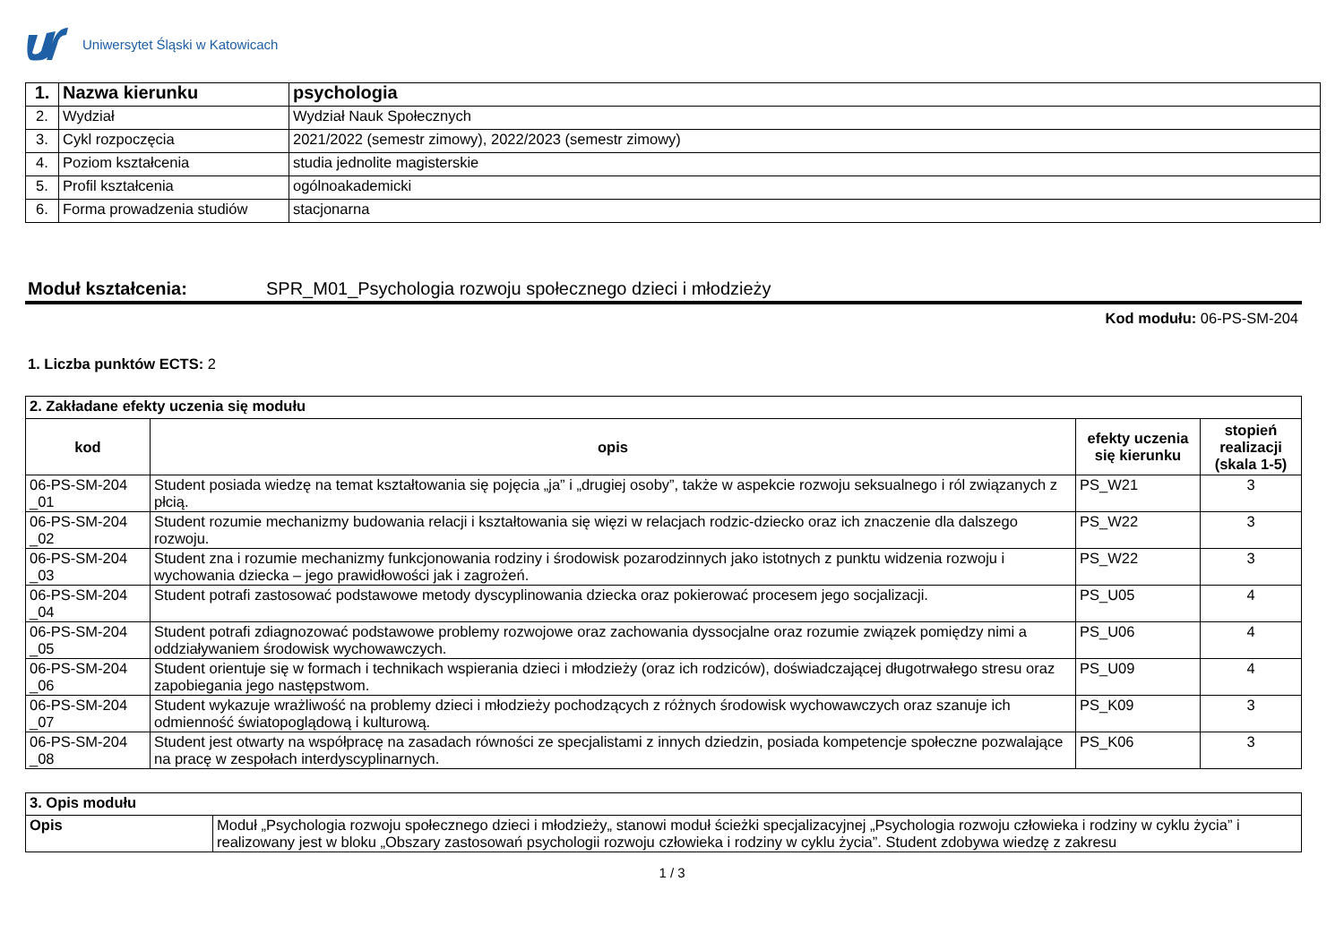Uniwersytet Śląski w Katowicach
| 1. | Nazwa kierunku | psychologia |
| 2. | Wydział | Wydział Nauk Społecznych |
| 3. | Cykl rozpoczęcia | 2021/2022 (semestr zimowy), 2022/2023 (semestr zimowy) |
| 4. | Poziom kształcenia | studia jednolite magisterskie |
| 5. | Profil kształcenia | ogólnoakademicki |
| 6. | Forma prowadzenia studiów | stacjonarna |
Moduł kształcenia: SPR_M01_Psychologia rozwoju społecznego dzieci i młodzieży
Kod modułu: 06-PS-SM-204
1. Liczba punktów ECTS: 2
| 2. Zakładane efekty uczenia się modułu | | | |
| kod | opis | efekty uczenia się kierunku | stopień realizacji (skala 1-5) |
| 06-PS-SM-204 _01 | Student posiada wiedzę na temat kształtowania się pojęcia „ja” i „drugiej osoby”, także w aspekcie rozwoju seksualnego i ról związanych z płcią. | PS_W21 | 3 |
| 06-PS-SM-204 _02 | Student rozumie mechanizmy budowania relacji i kształtowania się więzi w relacjach rodzic-dziecko oraz ich znaczenie dla dalszego rozwoju. | PS_W22 | 3 |
| 06-PS-SM-204 _03 | Student zna i rozumie mechanizmy funkcjonowania rodziny i środowisk pozarodzinnych jako istotnych z punktu widzenia rozwoju i wychowania dziecka – jego prawidłowości jak i zagrożeń. | PS_W22 | 3 |
| 06-PS-SM-204 _04 | Student potrafi zastosować podstawowe metody dyscyplinowania dziecka oraz pokierować procesem jego socjalizacji. | PS_U05 | 4 |
| 06-PS-SM-204 _05 | Student potrafi zdiagnozować podstawowe problemy rozwojowe oraz zachowania dyssocjalne oraz rozumie związek pomiędzy nimi a oddziaływaniem środowisk wychowawczych. | PS_U06 | 4 |
| 06-PS-SM-204 _06 | Student orientuje się w formach i technikach wspierania dzieci i młodzieży (oraz ich rodziców), doświadczającej długotrwałego stresu oraz zapobiegania jego następstwom. | PS_U09 | 4 |
| 06-PS-SM-204 _07 | Student wykazuje wrażliwość na problemy dzieci i młodzieży pochodzących z różnych środowisk wychowawczych oraz szanuje ich odmienność światopoglądową i kulturową. | PS_K09 | 3 |
| 06-PS-SM-204 _08 | Student jest otwarty na współpracę na zasadach równości ze specjalistami z innych dziedzin, posiada kompetencje społeczne pozwalające na pracę w zespołach interdyscyplinarnych. | PS_K06 | 3 |
| 3. Opis modułu | |
| Opis | Moduł „Psychologia rozwoju społecznego dzieci i młodzieży„ stanowi moduł ścieżki specjalizacyjnej „Psychologia rozwoju człowieka i rodziny w cyklu życia” i realizowany jest w bloku „Obszary zastosowań psychologii rozwoju człowieka i rodziny w cyklu życia”. Student zdobywa wiedzę z zakresu |
1 / 3